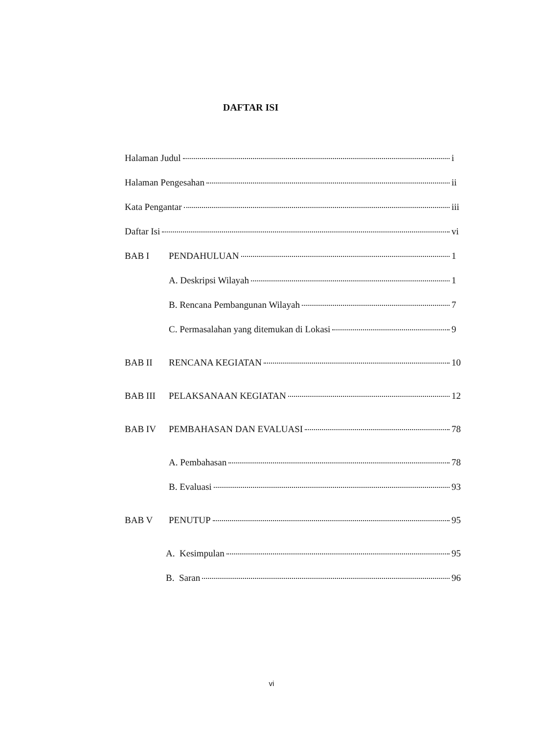DAFTAR ISI
Halaman Judul i
Halaman Pengesahan ii
Kata Pengantar iii
Daftar Isi vi
BAB I PENDAHULUAN 1
A. Deskripsi Wilayah 1
B. Rencana Pembangunan Wilayah 7
C. Permasalahan yang ditemukan di Lokasi 9
BAB II RENCANA KEGIATAN 10
BAB III PELAKSANAAN KEGIATAN 12
BAB IV PEMBAHASAN DAN EVALUASI 78
A. Pembahasan 78
B. Evaluasi 93
BAB V PENUTUP 95
A. Kesimpulan 95
B. Saran 96
vi